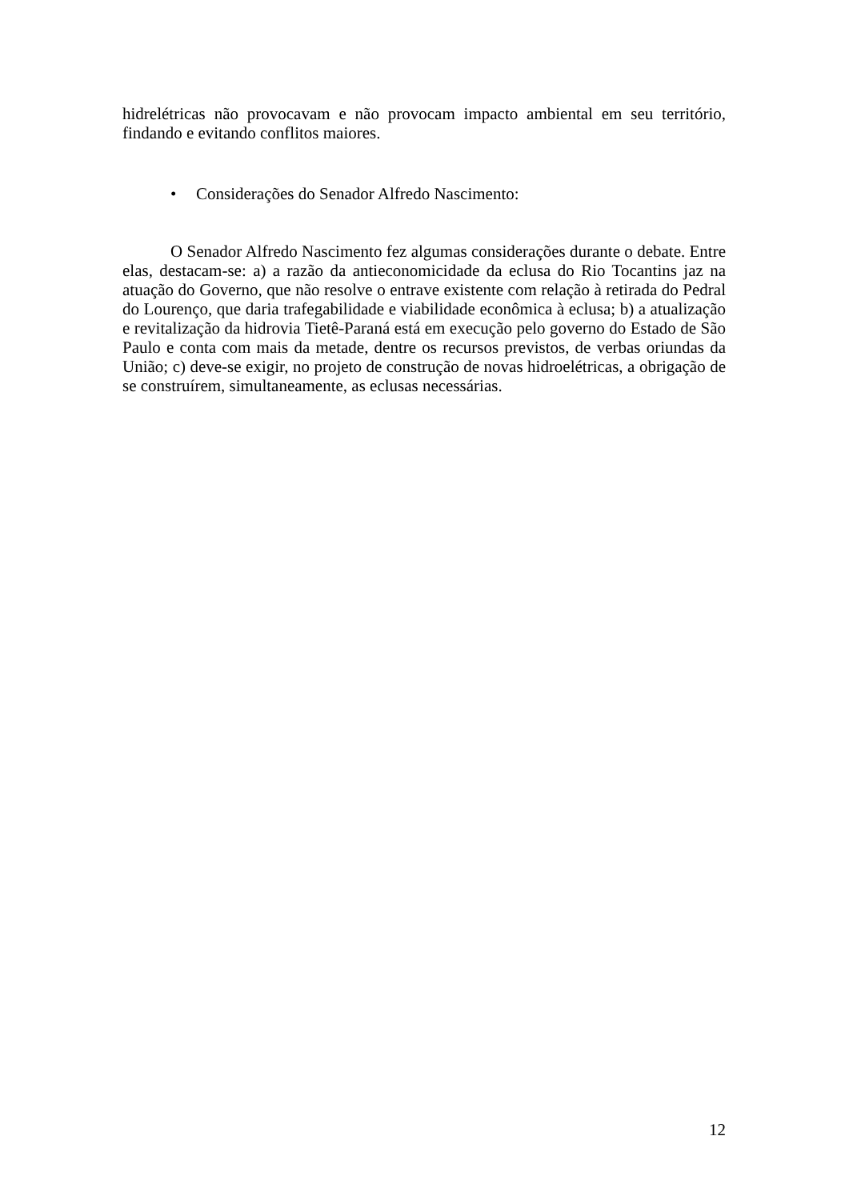hidrelétricas não provocavam e não provocam impacto ambiental em seu território, findando e evitando conflitos maiores.
• Considerações do Senador Alfredo Nascimento:
O Senador Alfredo Nascimento fez algumas considerações durante o debate. Entre elas, destacam-se: a) a razão da antieconomicidade da eclusa do Rio Tocantins jaz na atuação do Governo, que não resolve o entrave existente com relação à retirada do Pedral do Lourenço, que daria trafegabilidade e viabilidade econômica à eclusa; b) a atualização e revitalização da hidrovia Tietê-Paraná está em execução pelo governo do Estado de São Paulo e conta com mais da metade, dentre os recursos previstos, de verbas oriundas da União; c) deve-se exigir, no projeto de construção de novas hidroelétricas, a obrigação de se construírem, simultaneamente, as eclusas necessárias.
12